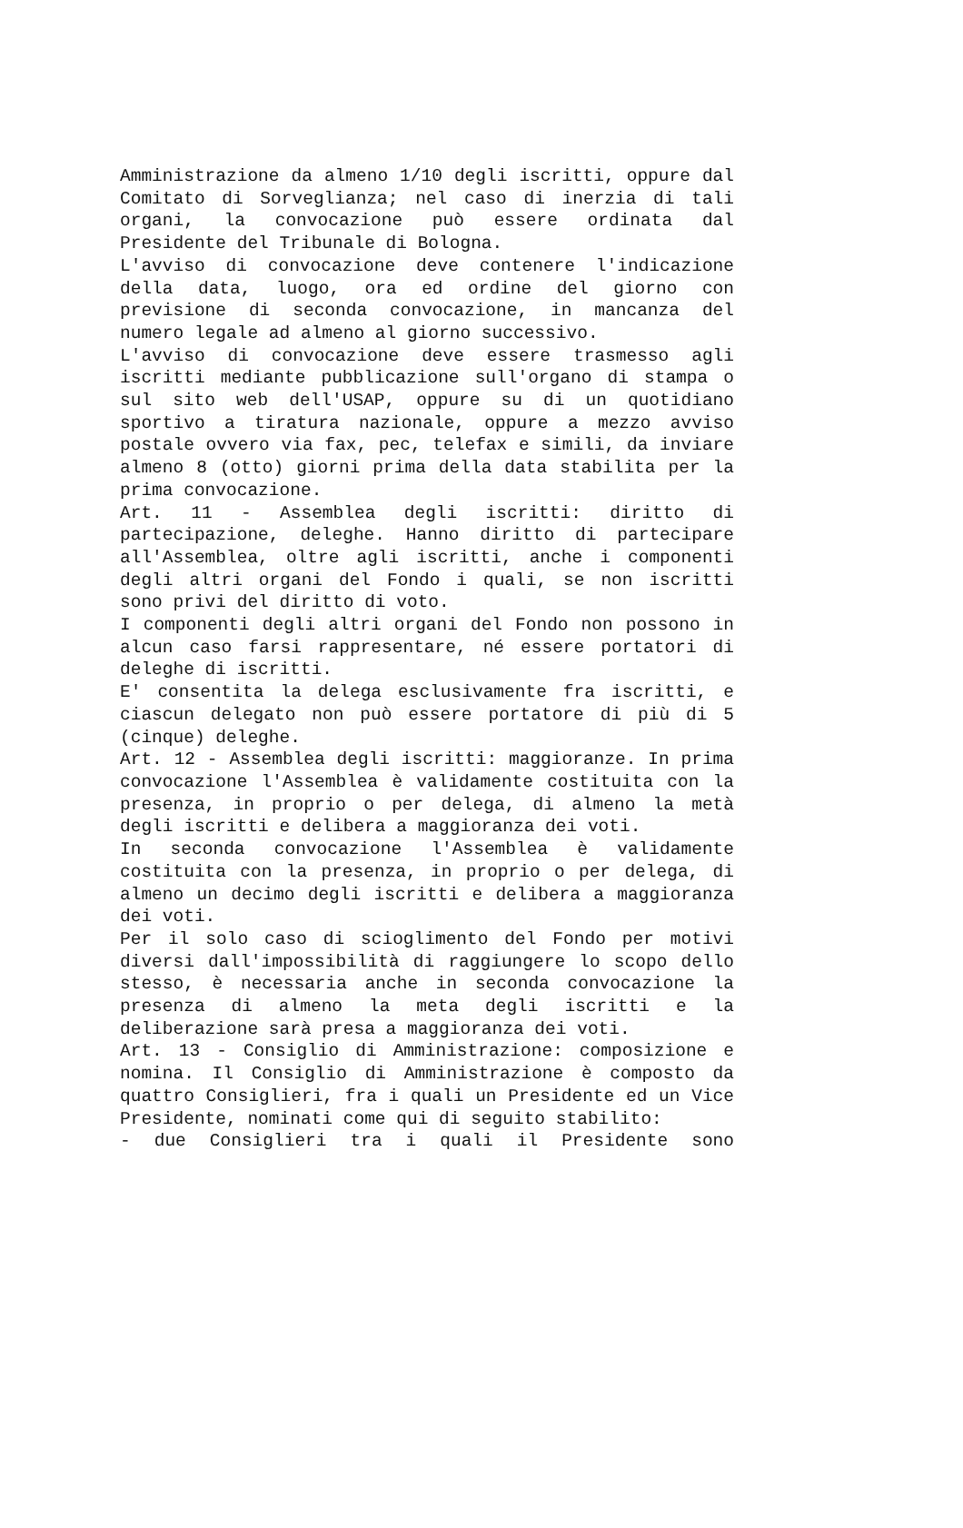Amministrazione da almeno 1/10 degli iscritti, oppure dal Comitato di Sorveglianza; nel caso di inerzia di tali organi, la convocazione può essere ordinata dal Presidente del Tribunale di Bologna.
L'avviso di convocazione deve contenere l'indicazione della data, luogo, ora ed ordine del giorno con previsione di seconda convocazione, in mancanza del numero legale ad almeno al giorno successivo.
L'avviso di convocazione deve essere trasmesso agli iscritti mediante pubblicazione sull'organo di stampa o sul sito web dell'USAP, oppure su di un quotidiano sportivo a tiratura nazionale, oppure a mezzo avviso postale ovvero via fax, pec, telefax e simili, da inviare almeno 8 (otto) giorni prima della data stabilita per la prima convocazione.
Art. 11 - Assemblea degli iscritti: diritto di partecipazione, deleghe. Hanno diritto di partecipare all'Assemblea, oltre agli iscritti, anche i componenti degli altri organi del Fondo i quali, se non iscritti sono privi del diritto di voto.
I componenti degli altri organi del Fondo non possono in alcun caso farsi rappresentare, né essere portatori di deleghe di iscritti.
E' consentita la delega esclusivamente fra iscritti, e ciascun delegato non può essere portatore di più di 5 (cinque) deleghe.
Art. 12 - Assemblea degli iscritti: maggioranze. In prima convocazione l'Assemblea è validamente costituita con la presenza, in proprio o per delega, di almeno la metà degli iscritti e delibera a maggioranza dei voti.
In seconda convocazione l'Assemblea è validamente costituita con la presenza, in proprio o per delega, di almeno un decimo degli iscritti e delibera a maggioranza dei voti.
Per il solo caso di scioglimento del Fondo per motivi diversi dall'impossibilità di raggiungere lo scopo dello stesso, è necessaria anche in seconda convocazione la presenza di almeno la meta degli iscritti e la deliberazione sarà presa a maggioranza dei voti.
Art. 13 - Consiglio di Amministrazione: composizione e nomina. Il Consiglio di Amministrazione è composto da quattro Consiglieri, fra i quali un Presidente ed un Vice Presidente, nominati come qui di seguito stabilito:
- due Consiglieri tra i quali il Presidente sono